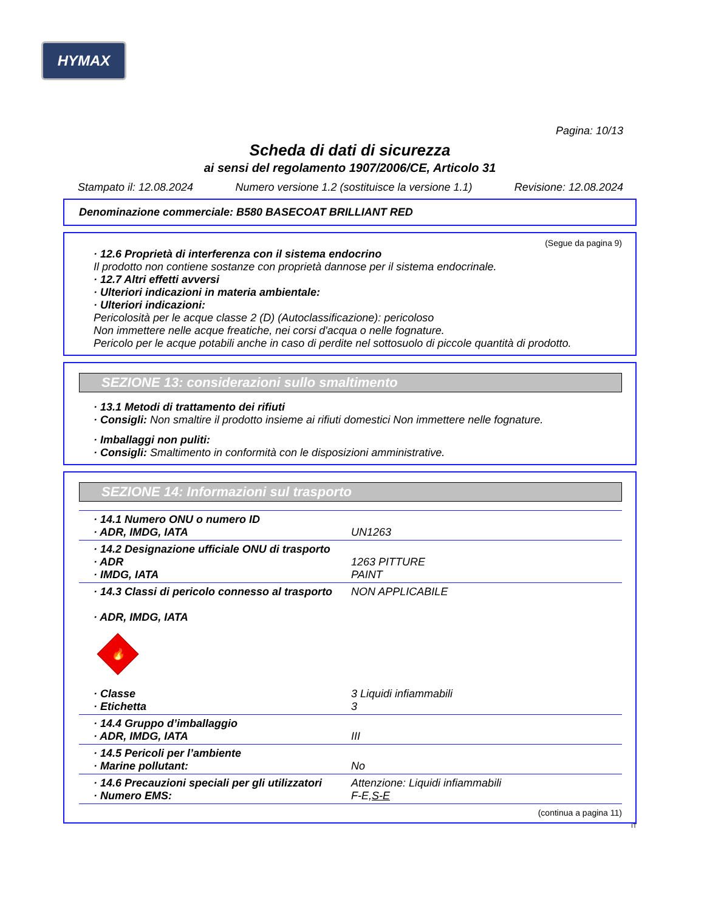HYMAX
Pagina: 10/13
Scheda di dati di sicurezza
ai sensi del regolamento 1907/2006/CE, Articolo 31
Stampato il: 12.08.2024 Numero versione 1.2 (sostituisce la versione 1.1) Revisione: 12.08.2024
Denominazione commerciale: B580 BASECOAT BRILLIANT RED
(Segue da pagina 9)
· 12.6 Proprietà di interferenza con il sistema endocrino
Il prodotto non contiene sostanze con proprietà dannose per il sistema endocrinale.
· 12.7 Altri effetti avversi
· Ulteriori indicazioni in materia ambientale:
· Ulteriori indicazioni:
Pericolosità per le acque classe 2 (D) (Autoclassificazione): pericoloso
Non immettere nelle acque freatiche, nei corsi d'acqua o nelle fognature.
Pericolo per le acque potabili anche in caso di perdite nel sottosuolo di piccole quantità di prodotto.
SEZIONE 13: considerazioni sullo smaltimento
· 13.1 Metodi di trattamento dei rifiuti
· Consigli: Non smaltire il prodotto insieme ai rifiuti domestici Non immettere nelle fognature.
· Imballaggi non puliti:
· Consigli: Smaltimento in conformità con le disposizioni amministrative.
SEZIONE 14: Informazioni sul trasporto
| · 14.1 Numero ONU o numero ID · ADR, IMDG, IATA | UN1263 |
| · 14.2 Designazione ufficiale ONU di trasporto · ADR · IMDG, IATA | 1263 PITTURE PAINT |
| · 14.3 Classi di pericolo connesso al trasporto · ADR, IMDG, IATA 🔥 · Classe · Etichetta | NON APPLICABILE 3 Liquidi infiammabili 3 |
| · 14.4 Gruppo d’imballaggio · ADR, IMDG, IATA | III |
| · 14.5 Pericoli per l’ambiente · Marine pollutant: | No |
| · 14.6 Precauzioni speciali per gli utilizzatori · Numero EMS: | Attenzione: Liquidi infiammabili F-E, S-E |
(continua a pagina 11)
IT